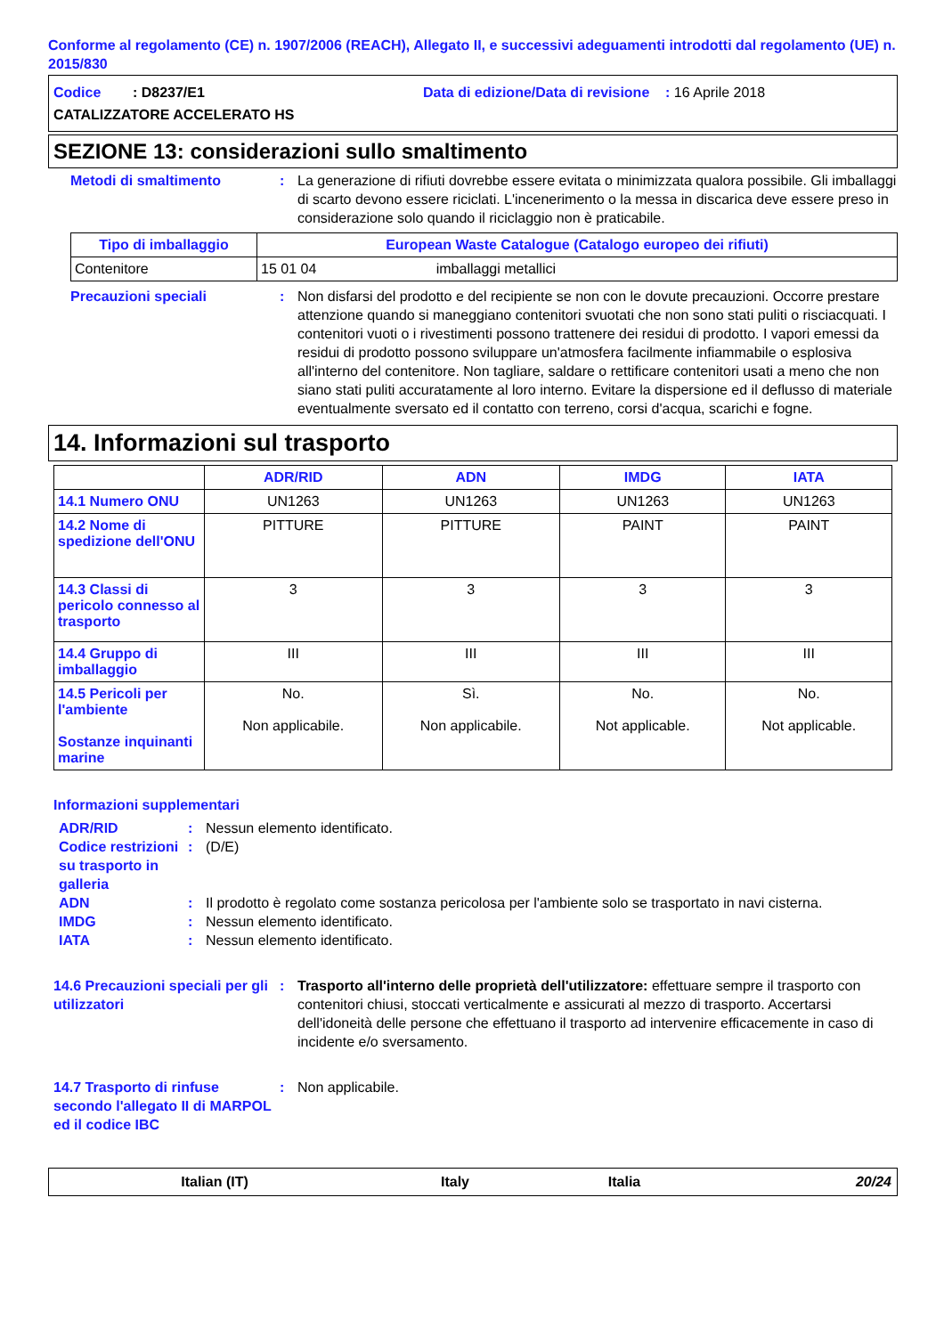Conforme al regolamento (CE) n. 1907/2006 (REACH), Allegato II, e successivi adeguamenti introdotti dal regolamento (UE) n. 2015/830
Codice : D8237/E1 Data di edizione/Data di revisione : 16 Aprile 2018
CATALIZZATORE ACCELERATO HS
SEZIONE 13: considerazioni sullo smaltimento
Metodi di smaltimento : La generazione di rifiuti dovrebbe essere evitata o minimizzata qualora possibile. Gli imballaggi di scarto devono essere riciclati. L'incenerimento o la messa in discarica deve essere preso in considerazione solo quando il riciclaggio non è praticabile.
| Tipo di imballaggio | European Waste Catalogue (Catalogo europeo dei rifiuti) |
| --- | --- |
| Contenitore | 15 01 04 imballaggi metallici |
Precauzioni speciali : Non disfarsi del prodotto e del recipiente se non con le dovute precauzioni. Occorre prestare attenzione quando si maneggiano contenitori svuotati che non sono stati puliti o risciacquati. I contenitori vuoti o i rivestimenti possono trattenere dei residui di prodotto. I vapori emessi da residui di prodotto possono sviluppare un'atmosfera facilmente infiammabile o esplosiva all'interno del contenitore. Non tagliare, saldare o rettificare contenitori usati a meno che non siano stati puliti accuratamente al loro interno. Evitare la dispersione ed il deflusso di materiale eventualmente sversato ed il contatto con terreno, corsi d'acqua, scarichi e fogne.
14. Informazioni sul trasporto
| | ADR/RID | ADN | IMDG | IATA |
| --- | --- | --- | --- | --- |
| 14.1 Numero ONU | UN1263 | UN1263 | UN1263 | UN1263 |
| 14.2 Nome di spedizione dell'ONU | PITTURE | PITTURE | PAINT | PAINT |
| 14.3 Classi di pericolo connesso al trasporto | 3 | 3 | 3 | 3 |
| 14.4 Gruppo di imballaggio | III | III | III | III |
| 14.5 Pericoli per l'ambiente Sostanze inquinanti marine | No. Non applicabile. | Sì. Non applicabile. | No. Not applicable. | No. Not applicable. |
Informazioni supplementari
ADR/RID : Nessun elemento identificato.
Codice restrizioni su trasporto in galleria
: (D/E)
ADN : Il prodotto è regolato come sostanza pericolosa per l'ambiente solo se trasportato in navi cisterna.
IMDG : Nessun elemento identificato.
IATA : Nessun elemento identificato.
14.6 Precauzioni speciali per gli utilizzatori
: Trasporto all'interno delle proprietà dell'utilizzatore: effettuare sempre il trasporto con contenitori chiusi, stoccati verticalmente e assicurati al mezzo di trasporto. Accertarsi dell'idoneità delle persone che effettuano il trasporto ad intervenire efficacemente in caso di incidente e/o sversamento.
14.7 Trasporto di rinfuse secondo l'allegato II di MARPOL ed il codice IBC
: Non applicabile.
Italian (IT) Italy Italia 20/24